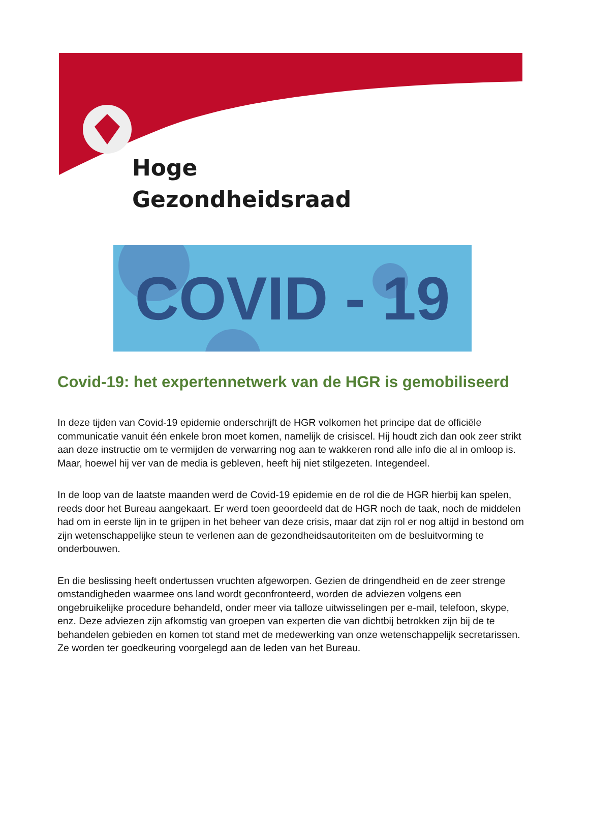Hoge
Gezondheidsraad
COVID - 19
Covid-19: het expertennetwerk van de HGR is gemobiliseerd
In deze tijden van Covid-19 epidemie onderschrijft de HGR volkomen het principe dat de officiële communicatie vanuit één enkele bron moet komen, namelijk de crisiscel. Hij houdt zich dan ook zeer strikt aan deze instructie om te vermijden de verwarring nog aan te wakkeren rond alle info die al in omloop is. Maar, hoewel hij ver van de media is gebleven, heeft hij niet stilgezeten. Integendeel.
In de loop van de laatste maanden werd de Covid-19 epidemie en de rol die de HGR hierbij kan spelen, reeds door het Bureau aangekaart. Er werd toen geoordeeld dat de HGR noch de taak, noch de middelen had om in eerste lijn in te grijpen in het beheer van deze crisis, maar dat zijn rol er nog altijd in bestond om zijn wetenschappelijke steun te verlenen aan de gezondheidsautoriteiten om de besluitvorming te onderbouwen.
En die beslissing heeft ondertussen vruchten afgeworpen. Gezien de dringendheid en de zeer strenge omstandigheden waarmee ons land wordt geconfronteerd, worden de adviezen volgens een ongebruikelijke procedure behandeld, onder meer via talloze uitwisselingen per e-mail, telefoon, skype, enz. Deze adviezen zijn afkomstig van groepen van experten die van dichtbij betrokken zijn bij de te behandelen gebieden en komen tot stand met de medewerking van onze wetenschappelijk secretarissen. Ze worden ter goedkeuring voorgelegd aan de leden van het Bureau.